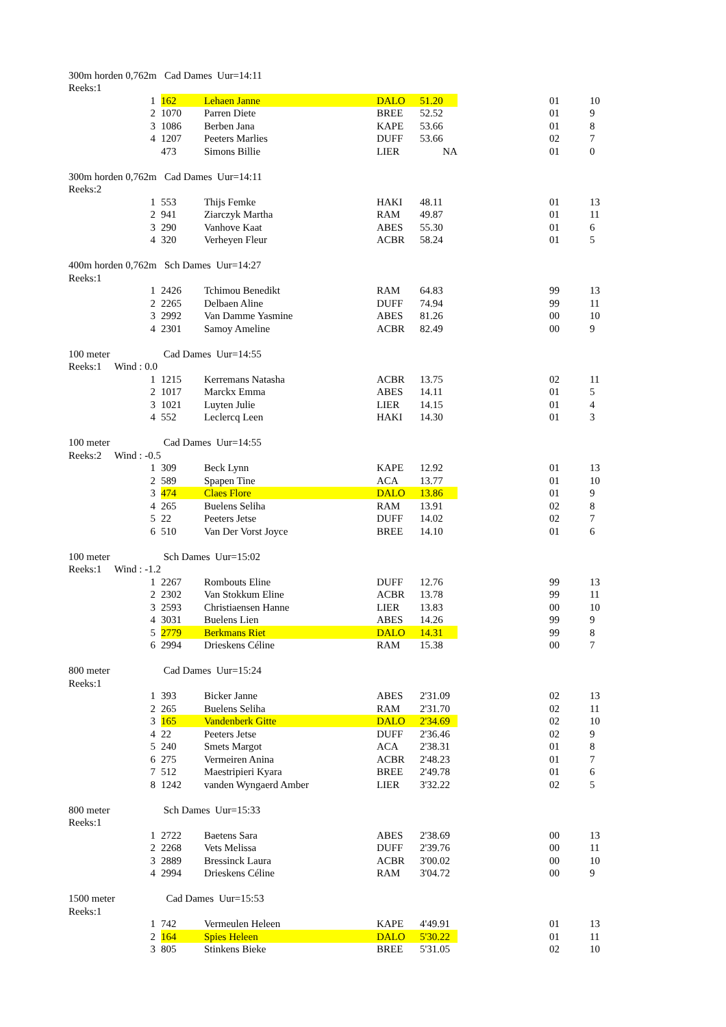| 300m horden 0,762m Cad Dames Uur=14:11 | | | | | | | | |
| Reeks:1 | | | | | | | | |
| | 1 | 162 | Lehaen Janne | DALO | 51.20 | | 01 | 10 |
| | 2 | 1070 | Parren Diete | BREE | 52.52 | | 01 | 9 |
| | 3 | 1086 | Berben Jana | KAPE | 53.66 | | 01 | 8 |
| | 4 | 1207 | Peeters Marlies | DUFF | 53.66 | | 02 | 7 |
| | | 473 | Simons Billie | LIER | NA | | 01 | 0 |
| 300m horden 0,762m Cad Dames Uur=14:11 | | | | | | | | |
| Reeks:2 | | | | | | | | |
| | 1 | 553 | Thijs Femke | HAKI | 48.11 | | 01 | 13 |
| | 2 | 941 | Ziarczyk Martha | RAM | 49.87 | | 01 | 11 |
| | 3 | 290 | Vanhove Kaat | ABES | 55.30 | | 01 | 6 |
| | 4 | 320 | Verheyen Fleur | ACBR | 58.24 | | 01 | 5 |
| 400m horden 0,762m Sch Dames Uur=14:27 | | | | | | | | |
| Reeks:1 | | | | | | | | |
| | 1 | 2426 | Tchimou Benedikt | RAM | 64.83 | | 99 | 13 |
| | 2 | 2265 | Delbaen Aline | DUFF | 74.94 | | 99 | 11 |
| | 3 | 2992 | Van Damme Yasmine | ABES | 81.26 | | 00 | 10 |
| | 4 | 2301 | Samoy Ameline | ACBR | 82.49 | | 00 | 9 |
| 100 meter | | Cad Dames Uur=14:55 | | | | | | |
| Reeks:1 Wind : 0.0 | | | | | | | | |
| | 1 | 1215 | Kerremans Natasha | ACBR | 13.75 | | 02 | 11 |
| | 2 | 1017 | Marckx Emma | ABES | 14.11 | | 01 | 5 |
| | 3 | 1021 | Luyten Julie | LIER | 14.15 | | 01 | 4 |
| | 4 | 552 | Leclercq Leen | HAKI | 14.30 | | 01 | 3 |
| 100 meter | | Cad Dames Uur=14:55 | | | | | | |
| Reeks:2 Wind : -0.5 | | | | | | | | |
| | 1 | 309 | Beck Lynn | KAPE | 12.92 | | 01 | 13 |
| | 2 | 589 | Spapen Tine | ACA | 13.77 | | 01 | 10 |
| | 3 | 474 | Claes Flore | DALO | 13.86 | | 01 | 9 |
| | 4 | 265 | Buelens Seliha | RAM | 13.91 | | 02 | 8 |
| | 5 | 22 | Peeters Jetse | DUFF | 14.02 | | 02 | 7 |
| | 6 | 510 | Van Der Vorst Joyce | BREE | 14.10 | | 01 | 6 |
| 100 meter | | Sch Dames Uur=15:02 | | | | | | |
| Reeks:1 Wind : -1.2 | | | | | | | | |
| | 1 | 2267 | Rombouts Eline | DUFF | 12.76 | | 99 | 13 |
| | 2 | 2302 | Van Stokkum Eline | ACBR | 13.78 | | 99 | 11 |
| | 3 | 2593 | Christiaensen Hanne | LIER | 13.83 | | 00 | 10 |
| | 4 | 3031 | Buelens Lien | ABES | 14.26 | | 99 | 9 |
| | 5 | 2779 | Berkmans Riet | DALO | 14.31 | | 99 | 8 |
| | 6 | 2994 | Drieskens Céline | RAM | 15.38 | | 00 | 7 |
| 800 meter | | Cad Dames Uur=15:24 | | | | | | |
| Reeks:1 | | | | | | | | |
| | 1 | 393 | Bicker Janne | ABES | 2'31.09 | | 02 | 13 |
| | 2 | 265 | Buelens Seliha | RAM | 2'31.70 | | 02 | 11 |
| | 3 | 165 | Vandenberk Gitte | DALO | 2'34.69 | | 02 | 10 |
| | 4 | 22 | Peeters Jetse | DUFF | 2'36.46 | | 02 | 9 |
| | 5 | 240 | Smets Margot | ACA | 2'38.31 | | 01 | 8 |
| | 6 | 275 | Vermeiren Anina | ACBR | 2'48.23 | | 01 | 7 |
| | 7 | 512 | Maestripieri Kyara | BREE | 2'49.78 | | 01 | 6 |
| | 8 | 1242 | vanden Wyngaerd Amber | LIER | 3'32.22 | | 02 | 5 |
| 800 meter | | Sch Dames Uur=15:33 | | | | | | |
| Reeks:1 | | | | | | | | |
| | 1 | 2722 | Baetens Sara | ABES | 2'38.69 | | 00 | 13 |
| | 2 | 2268 | Vets Melissa | DUFF | 2'39.76 | | 00 | 11 |
| | 3 | 2889 | Bressinck Laura | ACBR | 3'00.02 | | 00 | 10 |
| | 4 | 2994 | Drieskens Céline | RAM | 3'04.72 | | 00 | 9 |
| 1500 meter | | Cad Dames Uur=15:53 | | | | | | |
| Reeks:1 | | | | | | | | |
| | 1 | 742 | Vermeulen Heleen | KAPE | 4'49.91 | | 01 | 13 |
| | 2 | 164 | Spies Heleen | DALO | 5'30.22 | | 01 | 11 |
| | 3 | 805 | Stinkens Bieke | BREE | 5'31.05 | | 02 | 10 |